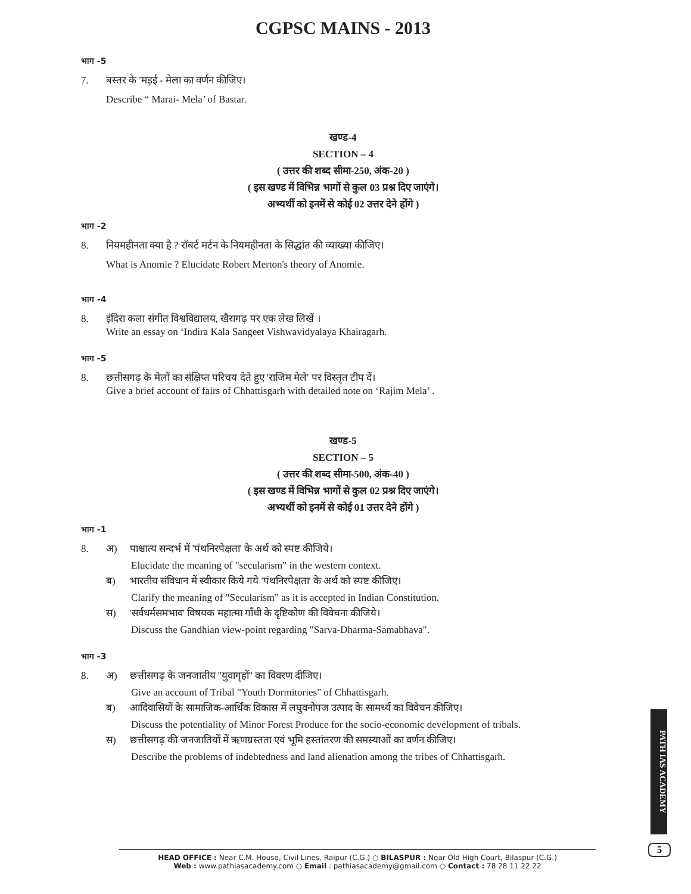CGPSC MAINS - 2013
भाग -5
7. बस्तर के 'मड़ई - मेला का वर्णन कीजिए।
Describe “ Marai- Mela’ of Bastar.
खण्ड-4
SECTION – 4
( उत्तर की शब्द सीमा-250, अंक-20 )
( इस खण्ड में विभिन्न भागों से कुल 03 प्रश्न दिए जाएंगे।
अभ्यर्थी को इनमें से कोई 02 उत्तर देने होंगे )
भाग -2
8. नियमहीनता क्या है ? रॉबर्ट मर्टन के नियमहीनता के सिद्धांत की व्याख्या कीजिए।
What is Anomie ? Elucidate Robert Merton's theory of Anomie.
भाग -4
8. इंदिरा कला संगीत विश्वविद्यालय, खैरागढ़ पर एक लेख लिखें ।
Write an essay on ‘Indira Kala Sangeet Vishwavidyalaya Khairagarh.
भाग -5
8. छत्तीसगढ़ के मेलों का संक्षिप्त परिचय देते हुए 'राजिम मेले' पर विस्तृत टीप दें।
Give a brief account of fairs of Chhattisgarh with detailed note on ‘Rajim Mela’ .
खण्ड-5
SECTION – 5
( उत्तर की शब्द सीमा-500, अंक-40 )
( इस खण्ड में विभिन्न भागों से कुल 02 प्रश्न दिए जाएंगे।
अभ्यर्थी को इनमें से कोई 01 उत्तर देने होंगे )
भाग -1
8. अ) पाश्चात्य सन्दर्भ में 'पंथनिरपेक्षता' के अर्थ को स्पष्ट कीजिये।
Elucidate the meaning of "secularism" in the western context.
ब) भारतीय संविधान में स्वीकार किये गये 'पंथनिरपेक्षता' के अर्थ को स्पष्ट कीजिए।
Clarify the meaning of "Secularism" as it is accepted in Indian Constitution.
स) 'सर्वधर्मसमभाव' विषयक महात्मा गाँधी के दृष्टिकोण की विवेचना कीजिये।
Discuss the Gandhian view-point regarding "Sarva-Dharma-Samabhava".
भाग -3
8. अ) छत्तीसगढ़ के जनजातीय ''युवागृहों'' का विवरण दीजिए।
Give an account of Tribal "Youth Dormitories" of Chhattisgarh.
ब) आदिवासियों के सामाजिक-आर्थिक विकास में लघुवनोपज उत्पाद के सामर्थ्य का विवेचन कीजिए।
Discuss the potentiality of Minor Forest Produce for the socio-economic development of tribals.
स) छत्तीसगढ़ की जनजातियों में ऋणग्रस्तता एवं भूमि हस्तांतरण की समस्याओं का वर्णन कीजिए।
Describe the problems of indebtedness and land alienation among the tribes of Chhattisgarh.
PATH IAS ACADEMY
5
HEAD OFFICE : Near C.M. House, Civil Lines, Raipur (C.G.) ○ BILASPUR : Near Old High Court, Bilaspur (C.G.)
Web : www.pathiasacademy.com ○ Email : pathiasacademy@gmail.com ○ Contact : 78 28 11 22 22